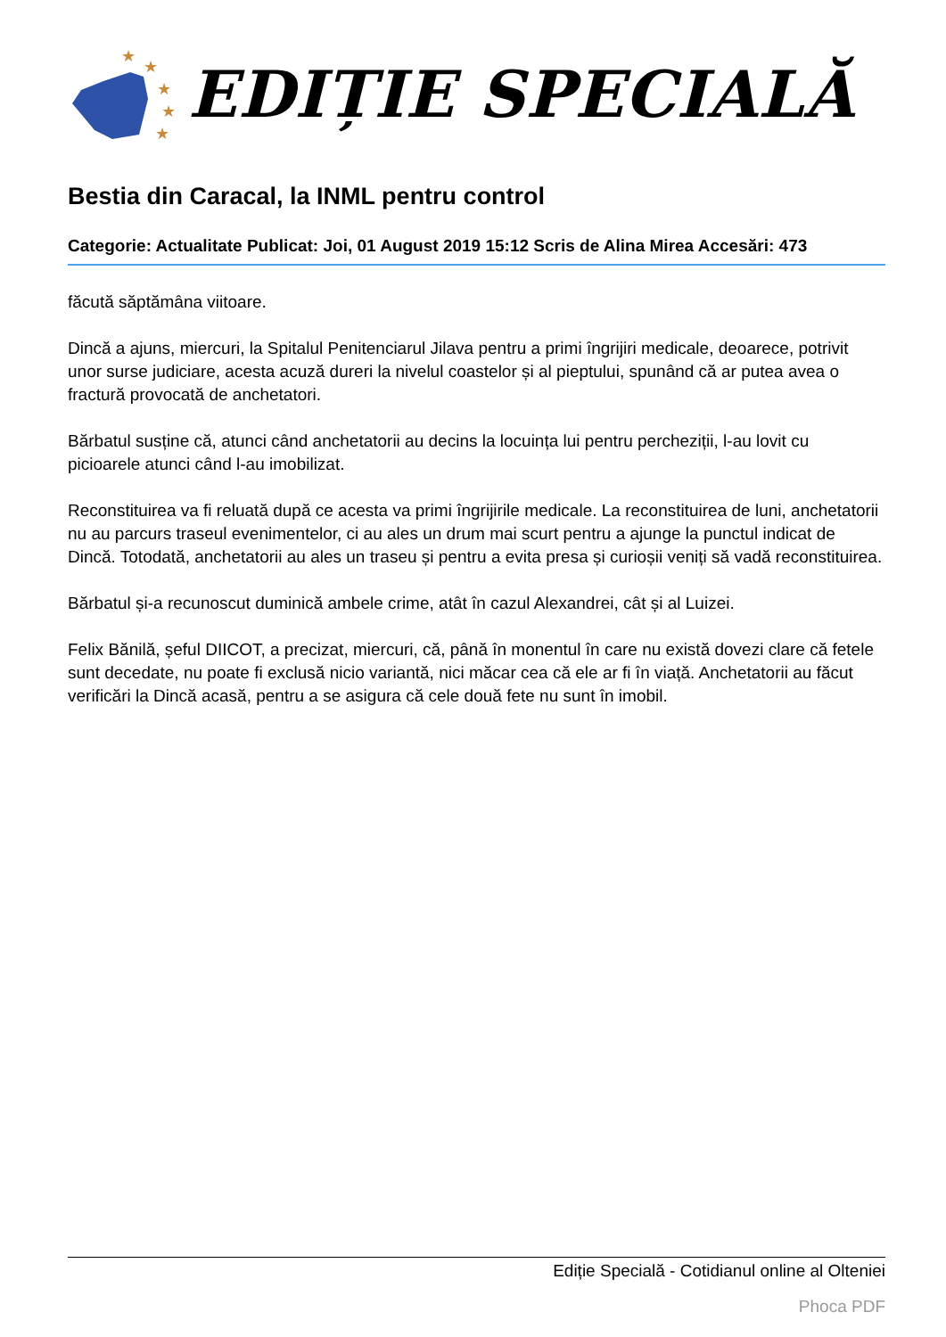★
★
★
★
★
EDIȚIE SPECIALĂ
Bestia din Caracal, la INML pentru control
Categorie: Actualitate Publicat: Joi, 01 August 2019 15:12 Scris de Alina Mirea Accesări: 473
făcută săptămâna viitoare.
Dincă a ajuns, miercuri, la Spitalul Penitenciarul Jilava pentru a primi îngrijiri medicale, deoarece, potrivit unor surse judiciare, acesta acuză dureri la nivelul coastelor și al pieptului, spunând că ar putea avea o fractură provocată de anchetatori.
Bărbatul susține că, atunci când anchetatorii au decins la locuința lui pentru percheziții, l-au lovit cu picioarele atunci când l-au imobilizat.
Reconstituirea va fi reluată după ce acesta va primi îngrijirile medicale. La reconstituirea de luni, anchetatorii nu au parcurs traseul evenimentelor, ci au ales un drum mai scurt pentru a ajunge la punctul indicat de Dincă. Totodată, anchetatorii au ales un traseu și pentru a evita presa și curioșii veniți să vadă reconstituirea.
Bărbatul și-a recunoscut duminică ambele crime, atât în cazul Alexandrei, cât și al Luizei.
Felix Bănilă, șeful DIICOT, a precizat, miercuri, că, până în monentul în care nu există dovezi clare că fetele sunt decedate, nu poate fi exclusă nicio variantă, nici măcar cea că ele ar fi în viață. Anchetatorii au făcut verificări la Dincă acasă, pentru a se asigura că cele două fete nu sunt în imobil.
Ediție Specială - Cotidianul online al Olteniei
Phoca PDF